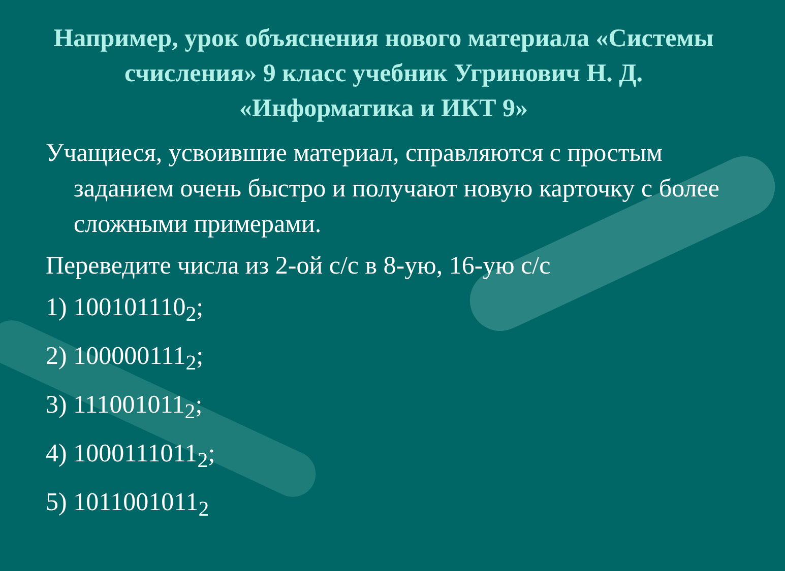Например, урок объяснения нового материала «Системы счисления» 9 класс учебник Угринович Н. Д. «Информатика и ИКТ 9»
Учащиеся, усвоившие материал, справляются с простым заданием очень быстро и получают новую карточку с более сложными примерами.
Переведите числа из 2-ой с/с в 8-ую, 16-ую с/с
1) 100101110<sub>2</sub>;
2) 100000111<sub>2</sub>;
3) 111001011<sub>2</sub>;
4) 1000111011<sub>2</sub>;
5) 1011001011<sub>2</sub>